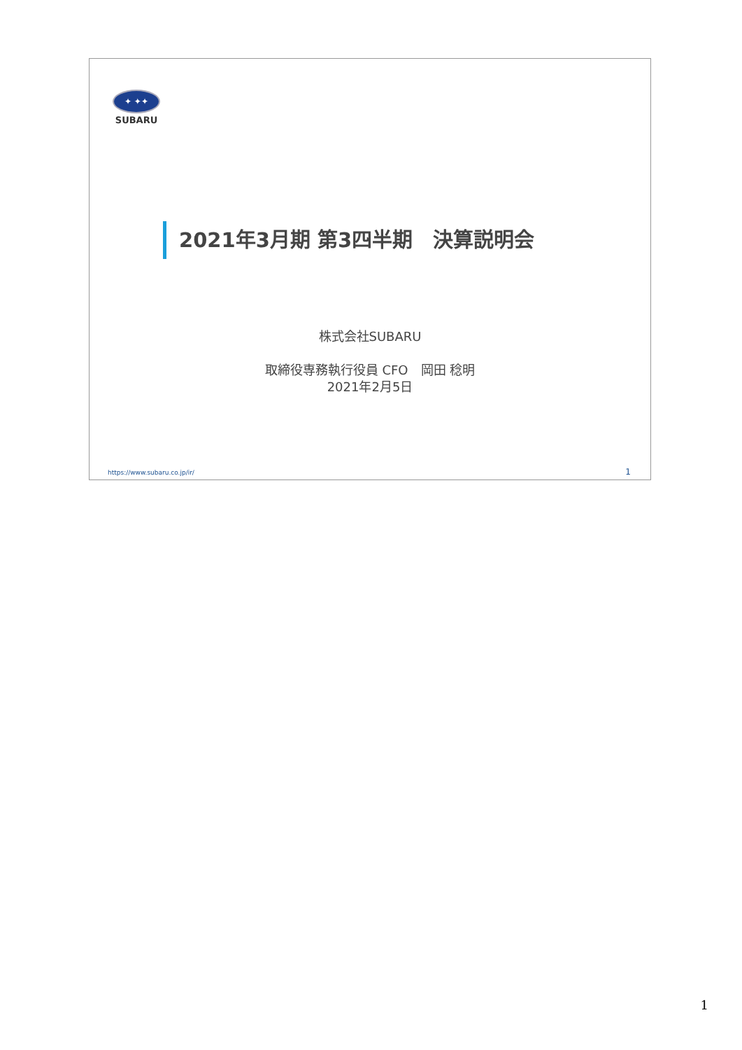✦ ✦✦
SUBARU
2021年3月期 第3四半期　決算説明会
株式会社SUBARU
取締役専務執行役員 CFO　岡田 稔明
2021年2月5日
https://www.subaru.co.jp/ir/ 1
1